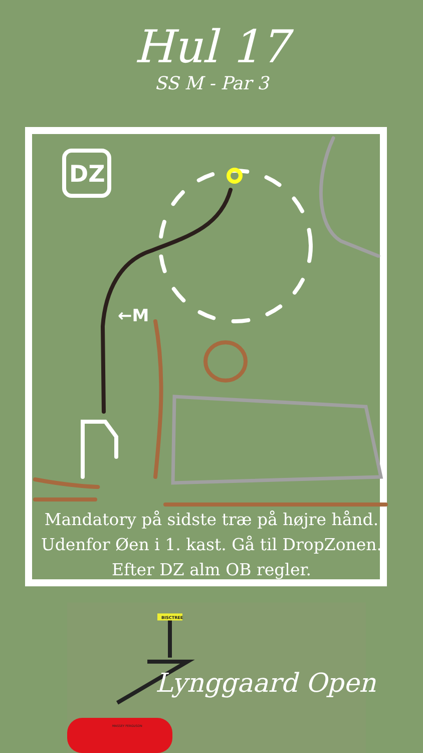Hul 17
SS M - Par 3
DZ
←M
Mandatory på sidste træ på højre hånd.
Udenfor Øen i 1. kast. Gå til DropZonen.
Efter DZ alm OB regler.
BISCTREE
MASSEY FERGUSON
Lynggaard Open